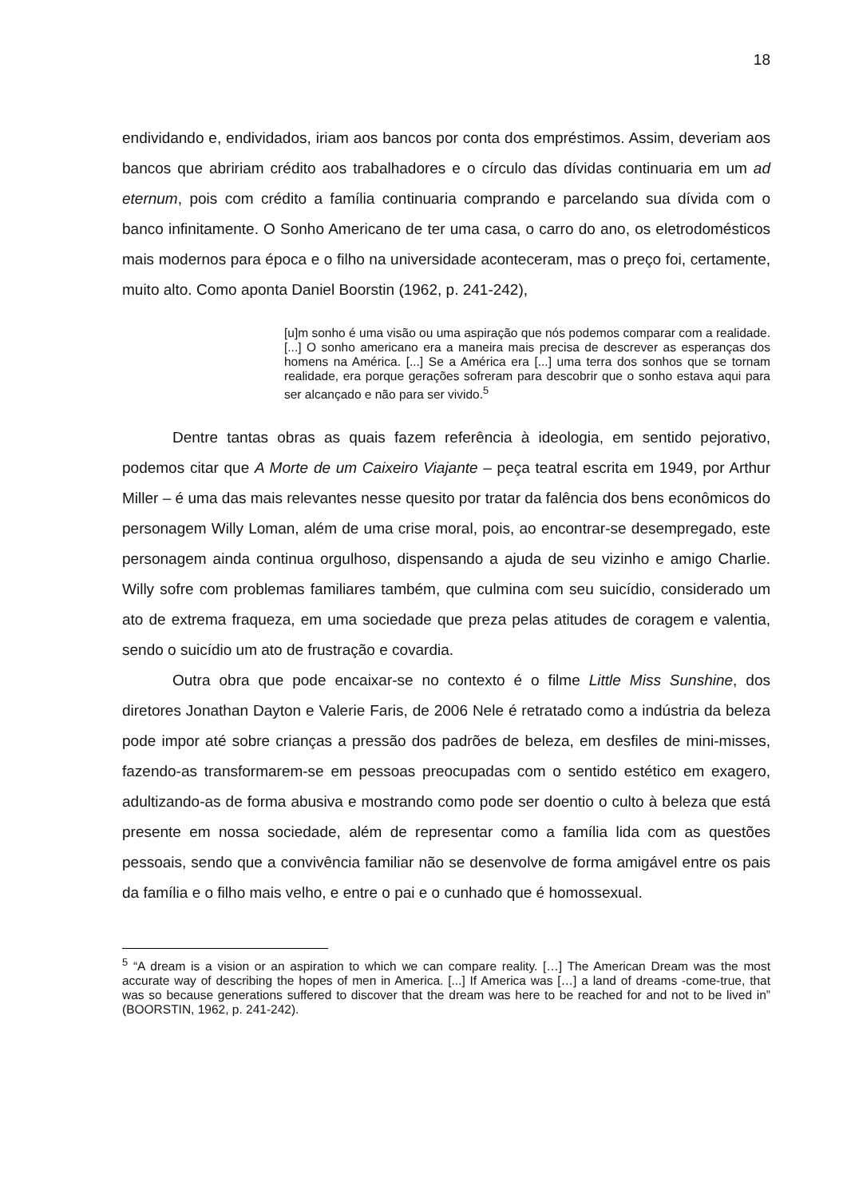18
endividando e, endividados, iriam aos bancos por conta dos empréstimos. Assim, deveriam aos bancos que abririam crédito aos trabalhadores e o círculo das dívidas continuaria em um ad eternum, pois com crédito a família continuaria comprando e parcelando sua dívida com o banco infinitamente. O Sonho Americano de ter uma casa, o carro do ano, os eletrodomésticos mais modernos para época e o filho na universidade aconteceram, mas o preço foi, certamente, muito alto. Como aponta Daniel Boorstin (1962, p. 241-242),
[u]m sonho é uma visão ou uma aspiração que nós podemos comparar com a realidade. [...] O sonho americano era a maneira mais precisa de descrever as esperanças dos homens na América. [...] Se a América era [...] uma terra dos sonhos que se tornam realidade, era porque gerações sofreram para descobrir que o sonho estava aqui para ser alcançado e não para ser vivido.<sup>5</sup>
Dentre tantas obras as quais fazem referência à ideologia, em sentido pejorativo, podemos citar que A Morte de um Caixeiro Viajante – peça teatral escrita em 1949, por Arthur Miller – é uma das mais relevantes nesse quesito por tratar da falência dos bens econômicos do personagem Willy Loman, além de uma crise moral, pois, ao encontrar-se desempregado, este personagem ainda continua orgulhoso, dispensando a ajuda de seu vizinho e amigo Charlie. Willy sofre com problemas familiares também, que culmina com seu suicídio, considerado um ato de extrema fraqueza, em uma sociedade que preza pelas atitudes de coragem e valentia, sendo o suicídio um ato de frustração e covardia.
Outra obra que pode encaixar-se no contexto é o filme Little Miss Sunshine, dos diretores Jonathan Dayton e Valerie Faris, de 2006 Nele é retratado como a indústria da beleza pode impor até sobre crianças a pressão dos padrões de beleza, em desfiles de mini-misses, fazendo-as transformarem-se em pessoas preocupadas com o sentido estético em exagero, adultizando-as de forma abusiva e mostrando como pode ser doentio o culto à beleza que está presente em nossa sociedade, além de representar como a família lida com as questões pessoais, sendo que a convivência familiar não se desenvolve de forma amigável entre os pais da família e o filho mais velho, e entre o pai e o cunhado que é homossexual.
<sup>5</sup> “A dream is a vision or an aspiration to which we can compare reality. […] The American Dream was the most accurate way of describing the hopes of men in America. [...] If America was […] a land of dreams -come-true, that was so because generations suffered to discover that the dream was here to be reached for and not to be lived in” (BOORSTIN, 1962, p. 241-242).